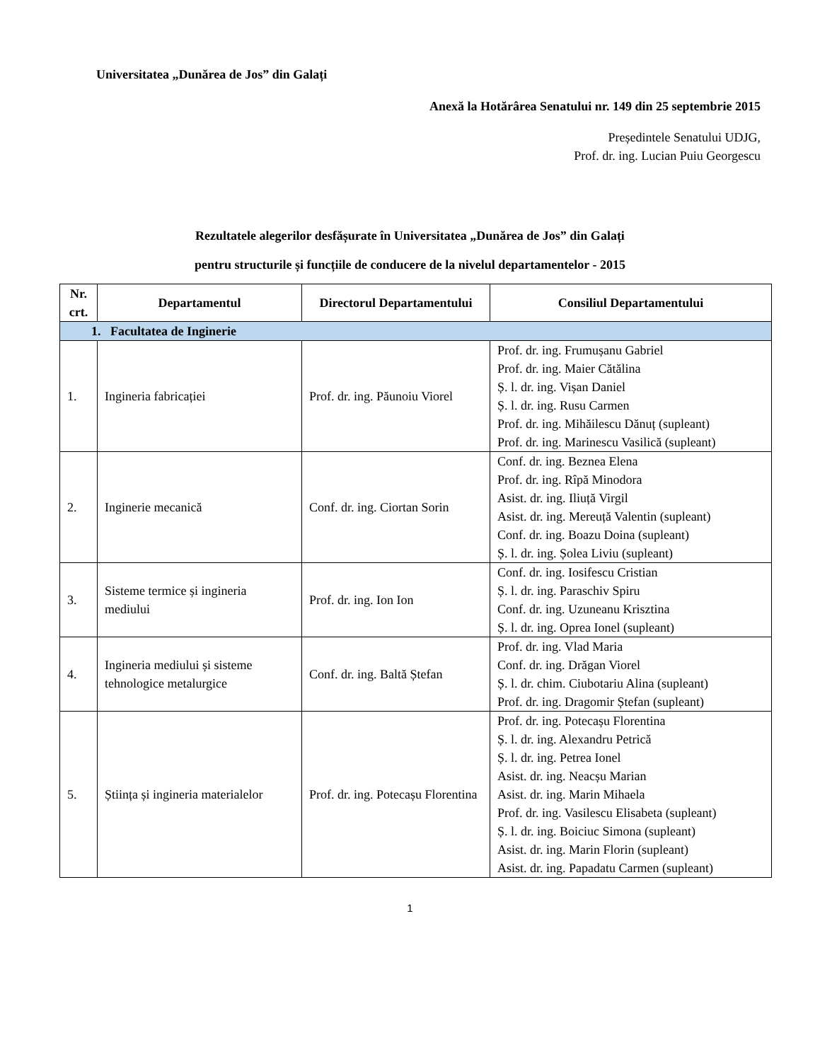Universitatea „Dunărea de Jos” din Galați
Anexă la Hotărârea Senatului nr. 149 din 25 septembrie 2015
Președintele Senatului UDJG,
Prof. dr. ing. Lucian Puiu Georgescu
Rezultatele alegerilor desfășurate în Universitatea „Dunărea de Jos” din Galați
pentru structurile și funcțiile de conducere de la nivelul departamentelor - 2015
| Nr. crt. | Departamentul | Directorul Departamentului | Consiliul Departamentului |
| --- | --- | --- | --- |
| 1. Facultatea de Inginerie | | | |
| 1. | Ingineria fabricației | Prof. dr. ing. Păunoiu Viorel | Prof. dr. ing. Frumușanu Gabriel Prof. dr. ing. Maier Cătălina Ș. l. dr. ing. Vișan Daniel Ș. l. dr. ing. Rusu Carmen Prof. dr. ing. Mihăilescu Dănuț (supleant) Prof. dr. ing. Marinescu Vasilică (supleant) |
| 2. | Inginerie mecanică | Conf. dr. ing. Ciortan Sorin | Conf. dr. ing. Beznea Elena Prof. dr. ing. Rîpă Minodora Asist. dr. ing. Iliuță Virgil Asist. dr. ing. Mereuță Valentin (supleant) Conf. dr. ing. Boazu Doina (supleant) Ș. l. dr. ing. Șolea Liviu (supleant) |
| 3. | Sisteme termice și ingineria mediului | Prof. dr. ing. Ion Ion | Conf. dr. ing. Iosifescu Cristian Ș. l. dr. ing. Paraschiv Spiru Conf. dr. ing. Uzuneanu Krisztina Ș. l. dr. ing. Oprea Ionel (supleant) |
| 4. | Ingineria mediului și sisteme tehnologice metalurgice | Conf. dr. ing. Baltă Ștefan | Prof. dr. ing. Vlad Maria Conf. dr. ing. Drăgan Viorel Ș. l. dr. chim. Ciubotariu Alina (supleant) Prof. dr. ing. Dragomir Ștefan (supleant) |
| 5. | Știința și ingineria materialelor | Prof. dr. ing. Potecașu Florentina | Prof. dr. ing. Potecașu Florentina Ș. l. dr. ing. Alexandru Petrică Ș. l. dr. ing. Petrea Ionel Asist. dr. ing. Neacșu Marian Asist. dr. ing. Marin Mihaela Prof. dr. ing. Vasilescu Elisabeta (supleant) Ș. l. dr. ing. Boiciuc Simona (supleant) Asist. dr. ing. Marin Florin (supleant) Asist. dr. ing. Papadatu Carmen (supleant) |
1